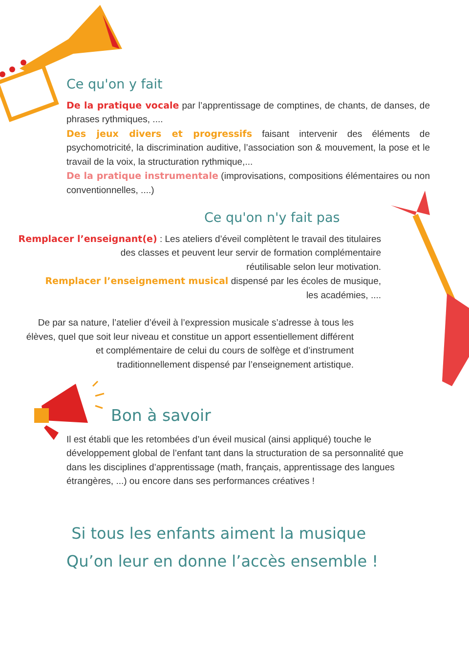Ce qu'on y fait
De la pratique vocale par l’apprentissage de comptines, de chants, de danses, de phrases rythmiques, ....
Des jeux divers et progressifs faisant intervenir des éléments de psychomotricité, la discrimination auditive, l’association son & mouvement, la pose et le travail de la voix, la structuration rythmique,...
De la pratique instrumentale (improvisations, compositions élémentaires ou non conventionnelles, ....)
Ce qu'on n'y fait pas
Remplacer l’enseignant(e) : Les ateliers d’éveil complètent le travail des titulaires des classes et peuvent leur servir de formation complémentaire
réutilisable selon leur motivation.
Remplacer l’enseignement musical dispensé par les écoles de musique,
les académies, ....
De par sa nature, l’atelier d’éveil à l’expression musicale s’adresse à tous les élèves, quel que soit leur niveau et constitue un apport essentiellement différent et complémentaire de celui du cours de solfège et d’instrument traditionnellement dispensé par l’enseignement artistique.
Bon à savoir
Il est établi que les retombées d’un éveil musical (ainsi appliqué) touche le développement global de l’enfant tant dans la structuration de sa personnalité que dans les disciplines d’apprentissage (math, français, apprentissage des langues étrangères, ...) ou encore dans ses performances créatives !
Si tous les enfants aiment la musique
Qu’on leur en donne l’accès ensemble !